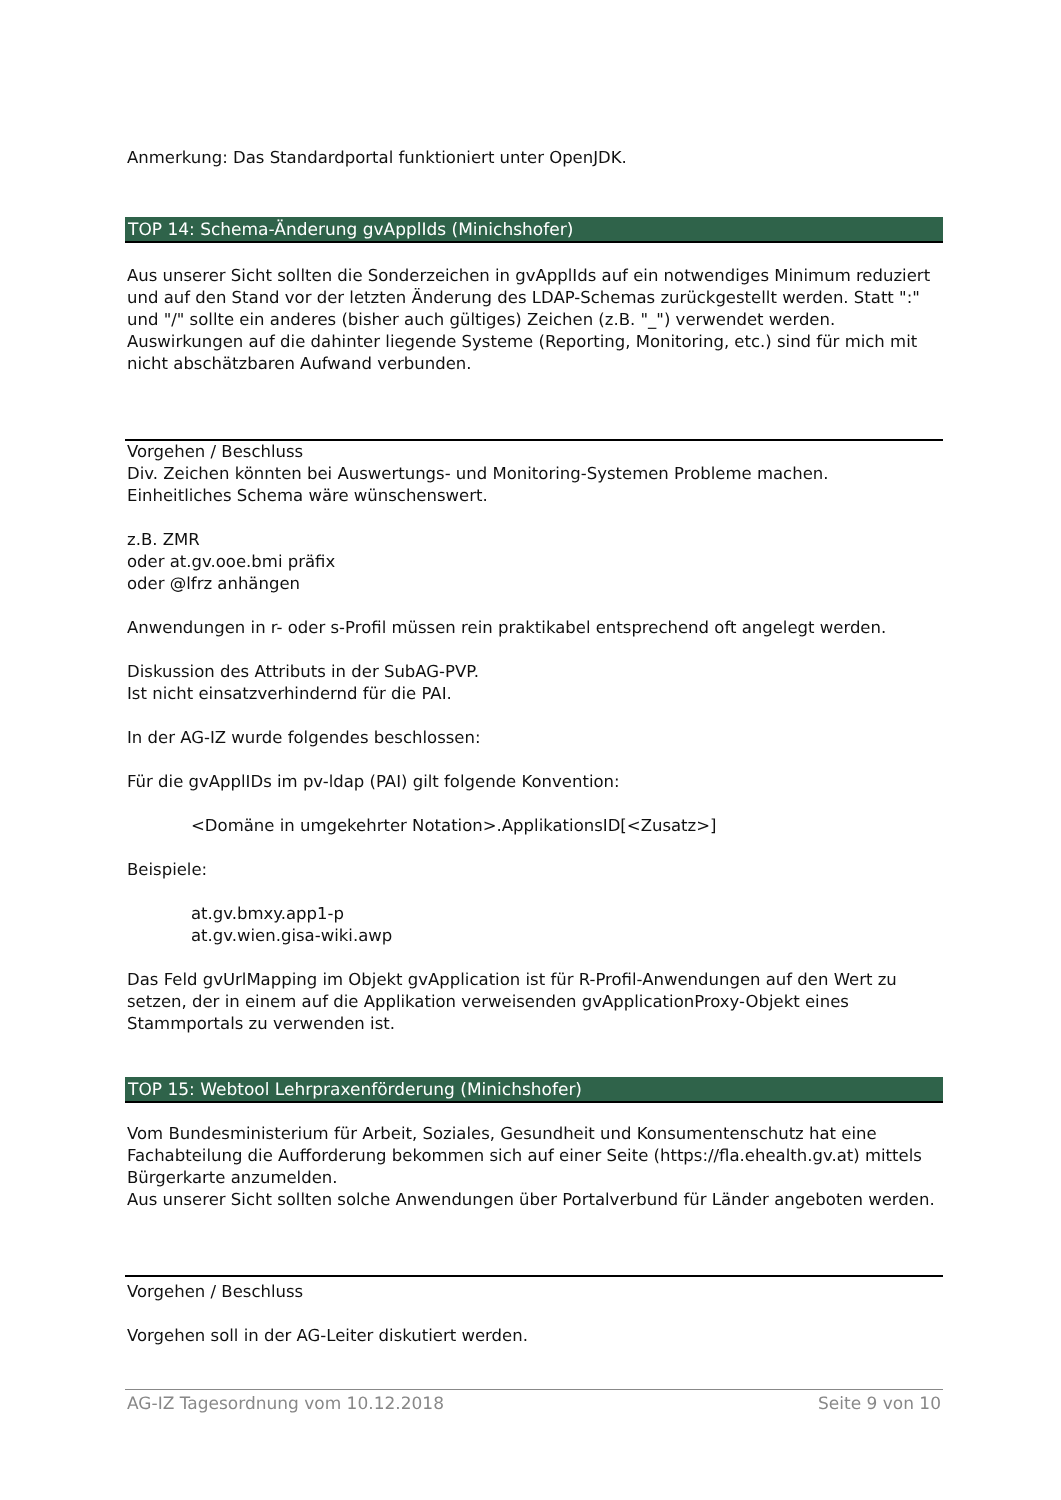Anmerkung: Das Standardportal funktioniert unter OpenJDK.
TOP 14: Schema-Änderung gvApplIds (Minichshofer)
Aus unserer Sicht sollten die Sonderzeichen in gvApplIds auf ein notwendiges Minimum reduziert und auf den Stand vor der letzten Änderung des LDAP-Schemas zurückgestellt werden. Statt ":" und "/" sollte ein anderes (bisher auch gültiges) Zeichen (z.B. "_") verwendet werden. Auswirkungen auf die dahinter liegende Systeme (Reporting, Monitoring, etc.) sind für mich mit nicht abschätzbaren Aufwand verbunden.
Vorgehen / Beschluss
Div. Zeichen könnten bei Auswertungs- und Monitoring-Systemen Probleme machen.
Einheitliches Schema wäre wünschenswert.
z.B. ZMR
oder at.gv.ooe.bmi präfix
oder @lfrz anhängen
Anwendungen in r- oder s-Profil müssen rein praktikabel entsprechend oft angelegt werden.
Diskussion des Attributs in der SubAG-PVP.
Ist nicht einsatzverhindernd für die PAI.
In der AG-IZ wurde folgendes beschlossen:
Für die gvApplIDs im pv-ldap (PAI) gilt folgende Konvention:
<Domäne in umgekehrter Notation>.ApplikationsID[<Zusatz>]
Beispiele:
at.gv.bmxy.app1-p
at.gv.wien.gisa-wiki.awp
Das Feld gvUrlMapping im Objekt gvApplication ist für R-Profil-Anwendungen auf den Wert zu setzen, der in einem auf die Applikation verweisenden gvApplicationProxy-Objekt eines Stammportals zu verwenden ist.
TOP 15: Webtool Lehrpraxenförderung (Minichshofer)
Vom Bundesministerium für Arbeit, Soziales, Gesundheit und Konsumentenschutz hat eine Fachabteilung die Aufforderung bekommen sich auf einer Seite (https://fla.ehealth.gv.at) mittels Bürgerkarte anzumelden.
Aus unserer Sicht sollten solche Anwendungen über Portalverbund für Länder angeboten werden.
Vorgehen / Beschluss
Vorgehen soll in der AG-Leiter diskutiert werden.
AG-IZ Tagesordnung vom 10.12.2018 Seite 9 von 10